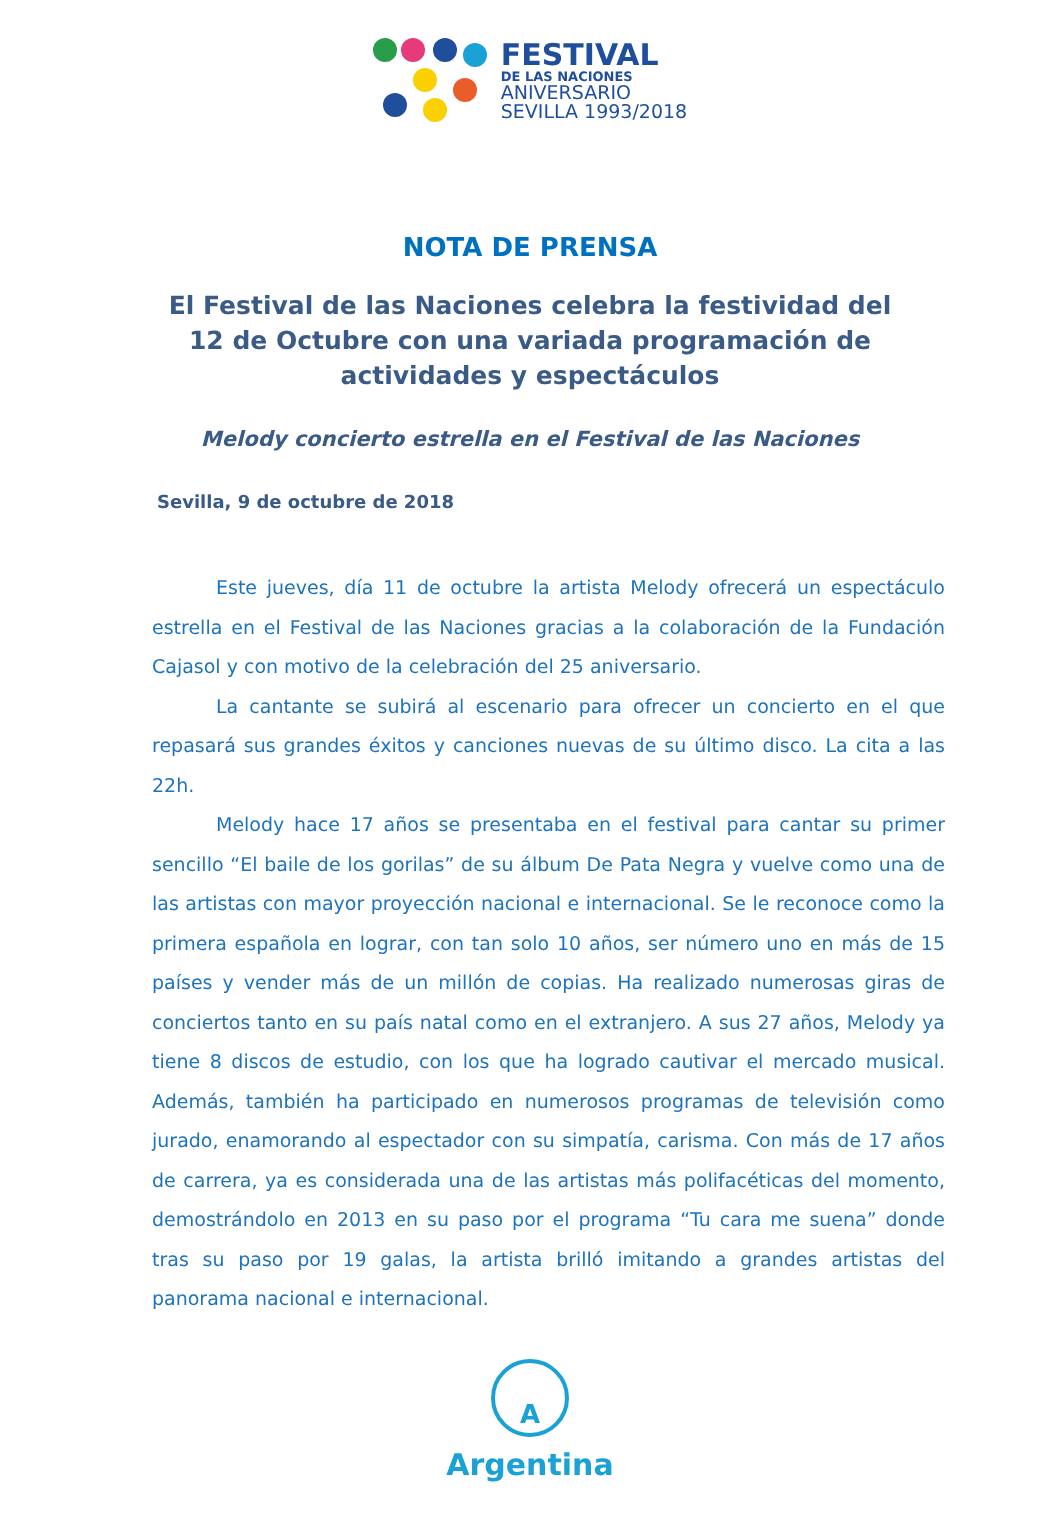FESTIVAL
DE LAS NACIONES
ANIVERSARIO
SEVILLA 1993/2018
NOTA DE PRENSA
El Festival de las Naciones celebra la festividad del 12 de Octubre con una variada programación de actividades y espectáculos
Melody concierto estrella en el Festival de las Naciones
Sevilla, 9 de octubre de 2018
Este jueves, día 11 de octubre la artista Melody ofrecerá un espectáculo estrella en el Festival de las Naciones gracias a la colaboración de la Fundación Cajasol y con motivo de la celebración del 25 aniversario.
La cantante se subirá al escenario para ofrecer un concierto en el que repasará sus grandes éxitos y canciones nuevas de su último disco. La cita a las 22h.
Melody hace 17 años se presentaba en el festival para cantar su primer sencillo “El baile de los gorilas” de su álbum De Pata Negra y vuelve como una de las artistas con mayor proyección nacional e internacional. Se le reconoce como la primera española en lograr, con tan solo 10 años, ser número uno en más de 15 países y vender más de un millón de copias. Ha realizado numerosas giras de conciertos tanto en su país natal como en el extranjero. A sus 27 años, Melody ya tiene 8 discos de estudio, con los que ha logrado cautivar el mercado musical. Además, también ha participado en numerosos programas de televisión como jurado, enamorando al espectador con su simpatía, carisma. Con más de 17 años de carrera, ya es considerada una de las artistas más polifacéticas del momento, demostrándolo en 2013 en su paso por el programa “Tu cara me suena” donde tras su paso por 19 galas, la artista brilló imitando a grandes artistas del panorama nacional e internacional.
A
Argentina